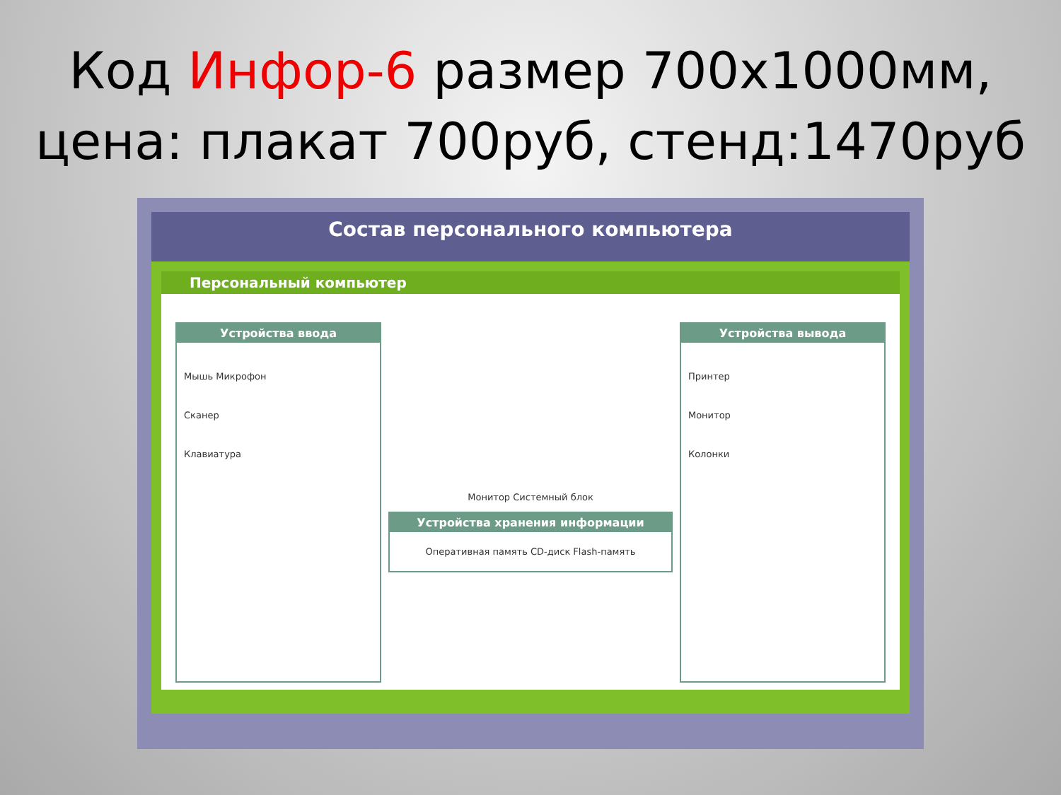Код Инфор-6 размер 700х1000мм,
цена: плакат 700руб, стенд:1470руб
Состав персонального компьютера
Персональный компьютер
Устройства ввода
Мышь Микрофон
Сканер
Клавиатура
Монитор Системный блок
Устройства хранения информации
Оперативная память CD-диск Flash-память
Устройства вывода
Принтер
Монитор
Колонки